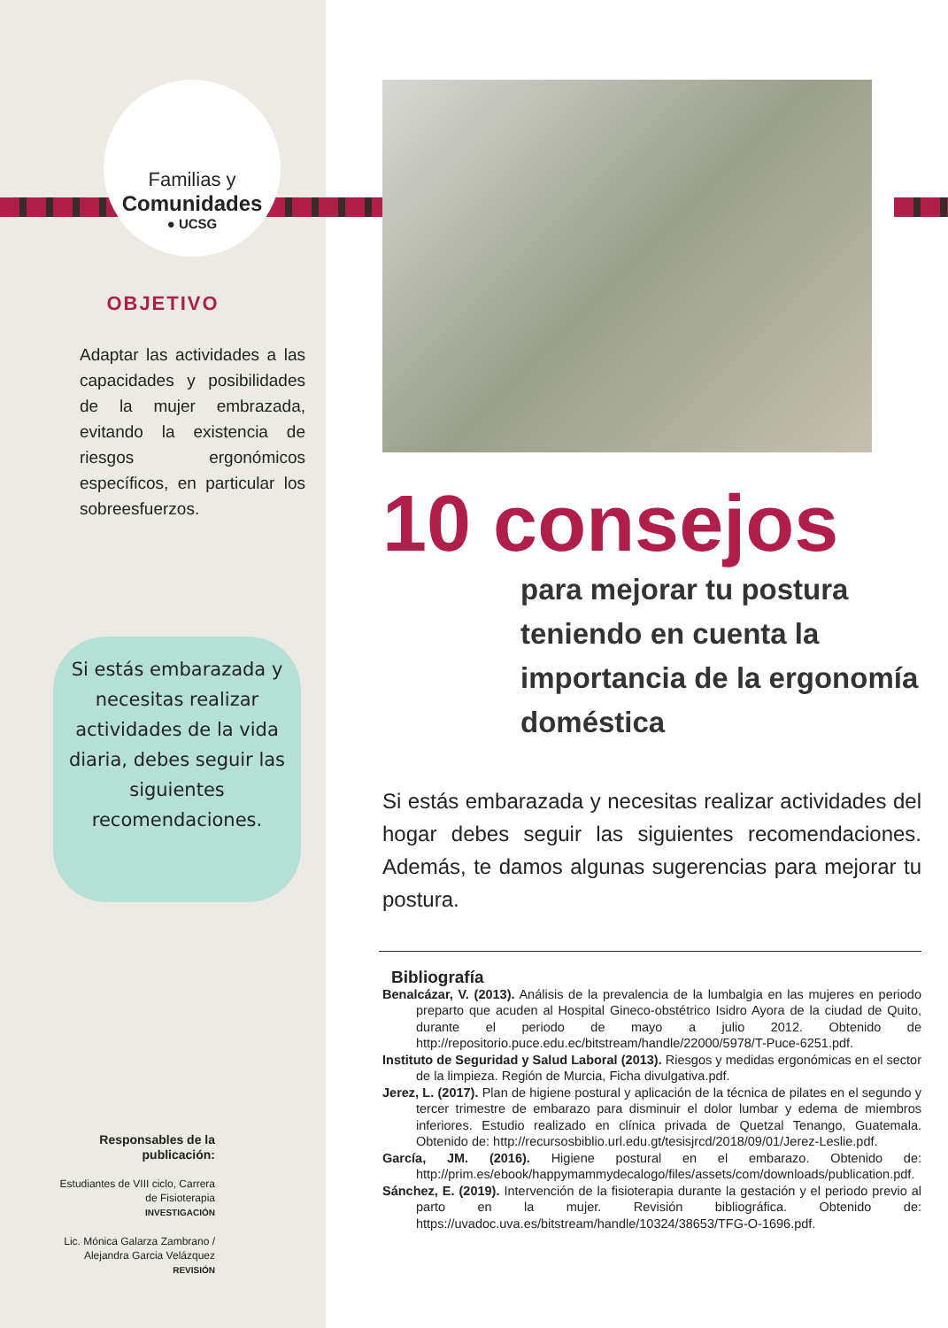Familias y
Comunidades
● UCSG
OBJETIVO
Adaptar las actividades a las capacidades y posibilidades de la mujer embrazada, evitando la existencia de riesgos ergonómicos específicos, en particular los sobreesfuerzos.
Si estás embarazada y necesitas realizar actividades de la vida diaria, debes seguir las siguientes recomendaciones.
Responsables de la publicación:
Estudiantes de VIII ciclo, Carrera de Fisioterapia
INVESTIGACIÓN
Lic. Mónica Galarza Zambrano / Alejandra Garcia Velázquez
REVISIÓN
10 consejos
para mejorar tu postura teniendo en cuenta la importancia de la ergonomía doméstica
Si estás embarazada y necesitas realizar actividades del hogar debes seguir las siguientes recomendaciones. Además, te damos algunas sugerencias para mejorar tu postura.
Bibliografía
Benalcázar, V. (2013). Análisis de la prevalencia de la lumbalgia en las mujeres en periodo preparto que acuden al Hospital Gineco-obstétrico Isidro Ayora de la ciudad de Quito, durante el periodo de mayo a julio 2012. Obtenido de http://repositorio.puce.edu.ec/bitstream/handle/22000/5978/T-Puce-6251.pdf.
Instituto de Seguridad y Salud Laboral (2013). Riesgos y medidas ergonómicas en el sector de la limpieza. Región de Murcia, Ficha divulgativa.pdf.
Jerez, L. (2017). Plan de higiene postural y aplicación de la técnica de pilates en el segundo y tercer trimestre de embarazo para disminuir el dolor lumbar y edema de miembros inferiores. Estudio realizado en clínica privada de Quetzal Tenango, Guatemala. Obtenido de: http://recursosbiblio.url.edu.gt/tesisjrcd/2018/09/01/Jerez-Leslie.pdf.
García, JM. (2016). Higiene postural en el embarazo. Obtenido de: http://prim.es/ebook/happymammydecalogo/files/assets/com/downloads/publication.pdf.
Sánchez, E. (2019). Intervención de la fisioterapia durante la gestación y el periodo previo al parto en la mujer. Revisión bibliográfica. Obtenido de: https://uvadoc.uva.es/bitstream/handle/10324/38653/TFG-O-1696.pdf.